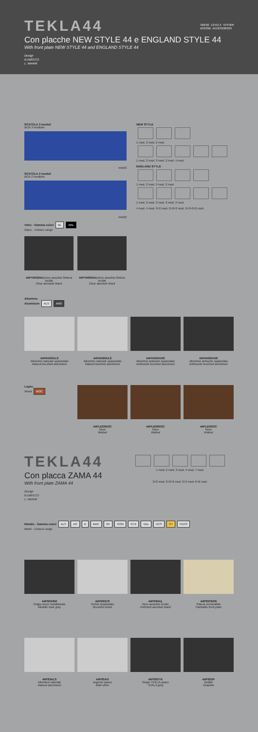TEKLA44
SERIE CIVILI SYSTEM
WIRING ACCESSORIES
Con placche NEW STYLE 44 e ENGLAND STYLE 44
With front plate NEW STYLE 44 and ENGLAND STYLE 44
Design
B.Dall'ECO
L. Merletti
SCATOLA 3 moduli
BOX 3 modules
44A03
SCATOLA 2 moduli
BOX 2 modules
44A02
Vetro - Gamma colori BL NAL
Glass - Colours range
44PVN03NALNero assoluto finitura lucida
Clear absolute black
44PVN90NALNero assoluto finitura lucida
Clear absolute black
NEW STYLE
1 mod. 2 mod. 2 mod.
1 mod. 2 mod. 3 mod. 2 mod. 4 mod.
ENGLAND STYLE
1 mod. 2 mod. 2 mod. 2 mod.
1 mod. 2 mod. 3 mod. 2 mod. 3 mod.
4 mod. 4 mod. 2+2 mod. 2+2+2 mod. 2+2+2+2 mod.
Alluminio
Aluminium ALS ANS
44PAN03ALS
Alluminio naturale spazzolato
Natural brushed aluminium
44PAN90ALS
Alluminio naturale spazzolato
Natural brushed aluminium
44PAN03ANS
Alluminio antracite spazzolato
Anthracite brushed aluminium
44PAN90ANS
Alluminio antracite spazzolato
Anthracite brushed aluminium
Legno
Wood NOC
44PLE03NOC
Noce
Walnut
44PLE90NOC
Noce
Walnut
44PLE3NOC
Noce
Walnut
TEKLA44
Con placca ZAMA 44
With front plate ZAMA 44
Design
B.Dall'ECO
L. Merletti
1 mod. 2 mod. 3 mod. 4 mod. 7 mod.
2+2 mod. 2+2+2 mod. 3+3 mod. 6+6 mod.
Metallo - Gamma colori ALS AO B BMC GF GSM GTK NAL NCS OT PERS
Metal - Colours range
44P93GSM
Grigio scuro metallizzato
Metallic dark grey
44P93NCS
Nichel spazzolato
Brushed nickel
44P93NAL
Nero assoluto lucido
Polished absolute black
44P93PERS
Placca verniciabile
Paintable front plate
44P93ALS
Alluminio naturale
Natural aluminium
44P93AO
Argento opaco
Matt silver
44P93GTK
Grigio TEKLA opaco
TEKLA grey
44P93GF
Grafite
Graphite